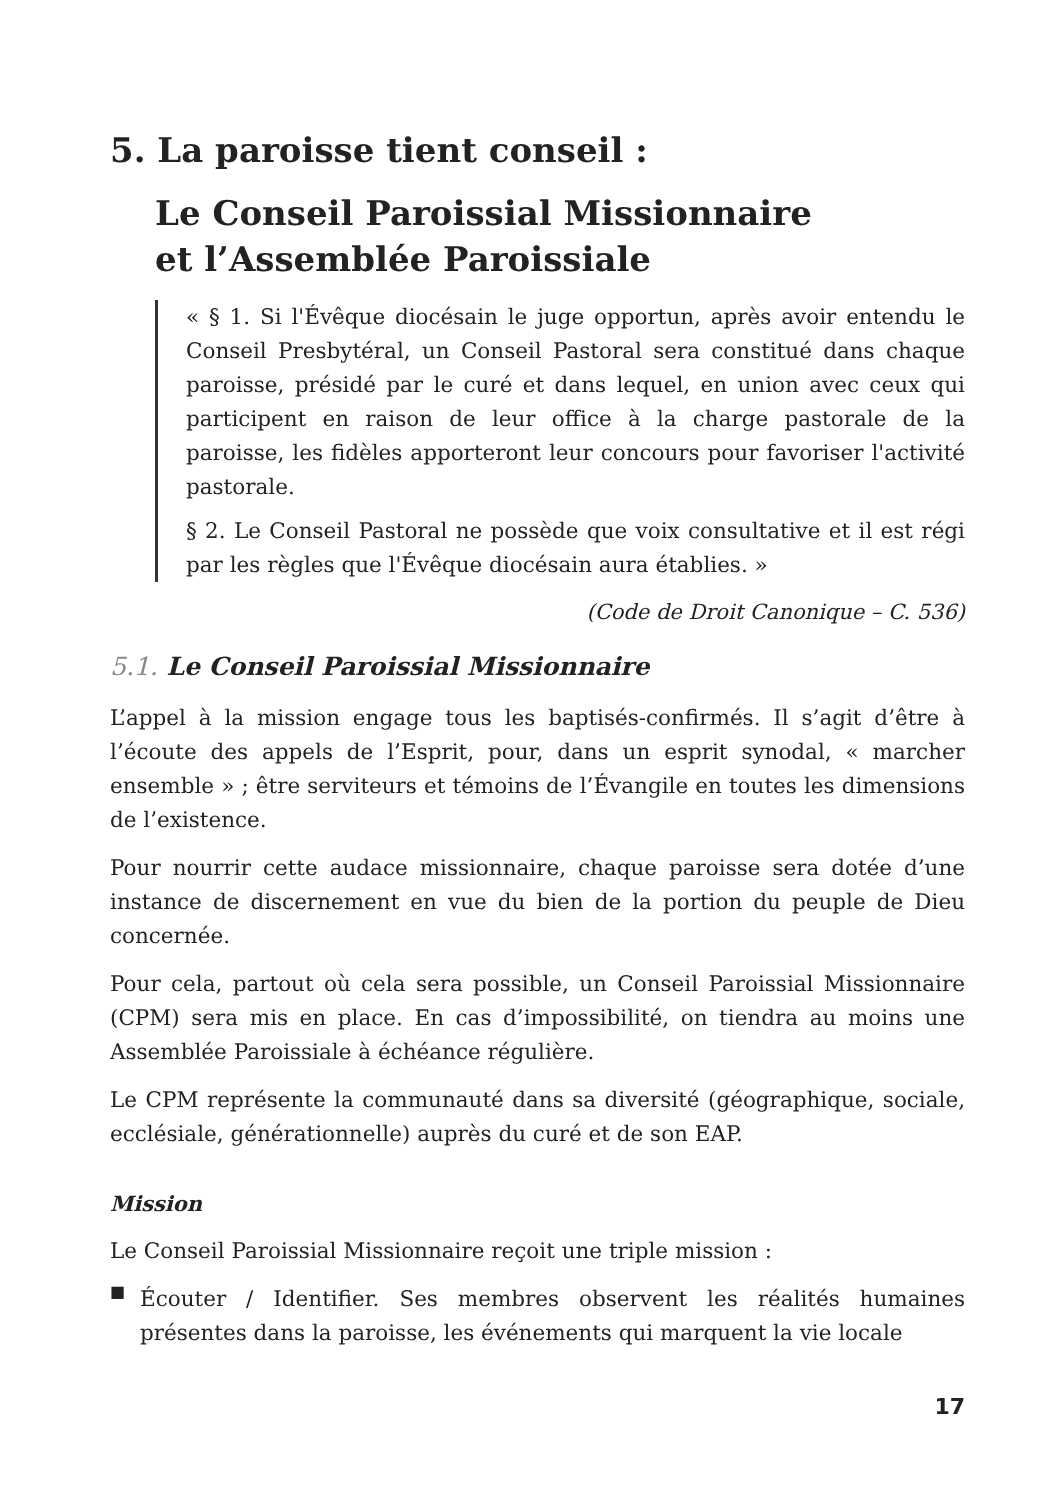5. La paroisse tient conseil :
Le Conseil Paroissial Missionnaire
et l’Assemblée Paroissiale
« § 1. Si l'Évêque diocésain le juge opportun, après avoir entendu le Conseil Presbytéral, un Conseil Pastoral sera constitué dans chaque paroisse, présidé par le curé et dans lequel, en union avec ceux qui participent en raison de leur office à la charge pastorale de la paroisse, les fidèles apporteront leur concours pour favoriser l'activité pastorale.
§ 2. Le Conseil Pastoral ne possède que voix consultative et il est régi par les règles que l'Évêque diocésain aura établies. »
(Code de Droit Canonique – C. 536)
5.1. Le Conseil Paroissial Missionnaire
L’appel à la mission engage tous les baptisés-confirmés. Il s’agit d’être à l’écoute des appels de l’Esprit, pour, dans un esprit synodal, « marcher ensemble » ; être serviteurs et témoins de l’Évangile en toutes les dimensions de l’existence.
Pour nourrir cette audace missionnaire, chaque paroisse sera dotée d’une instance de discernement en vue du bien de la portion du peuple de Dieu concernée.
Pour cela, partout où cela sera possible, un Conseil Paroissial Missionnaire (CPM) sera mis en place. En cas d’impossibilité, on tiendra au moins une Assemblée Paroissiale à échéance régulière.
Le CPM représente la communauté dans sa diversité (géographique, sociale, ecclésiale, générationnelle) auprès du curé et de son EAP.
Mission
Le Conseil Paroissial Missionnaire reçoit une triple mission :
■
Écouter / Identifier. Ses membres observent les réalités humaines présentes dans la paroisse, les événements qui marquent la vie locale
17